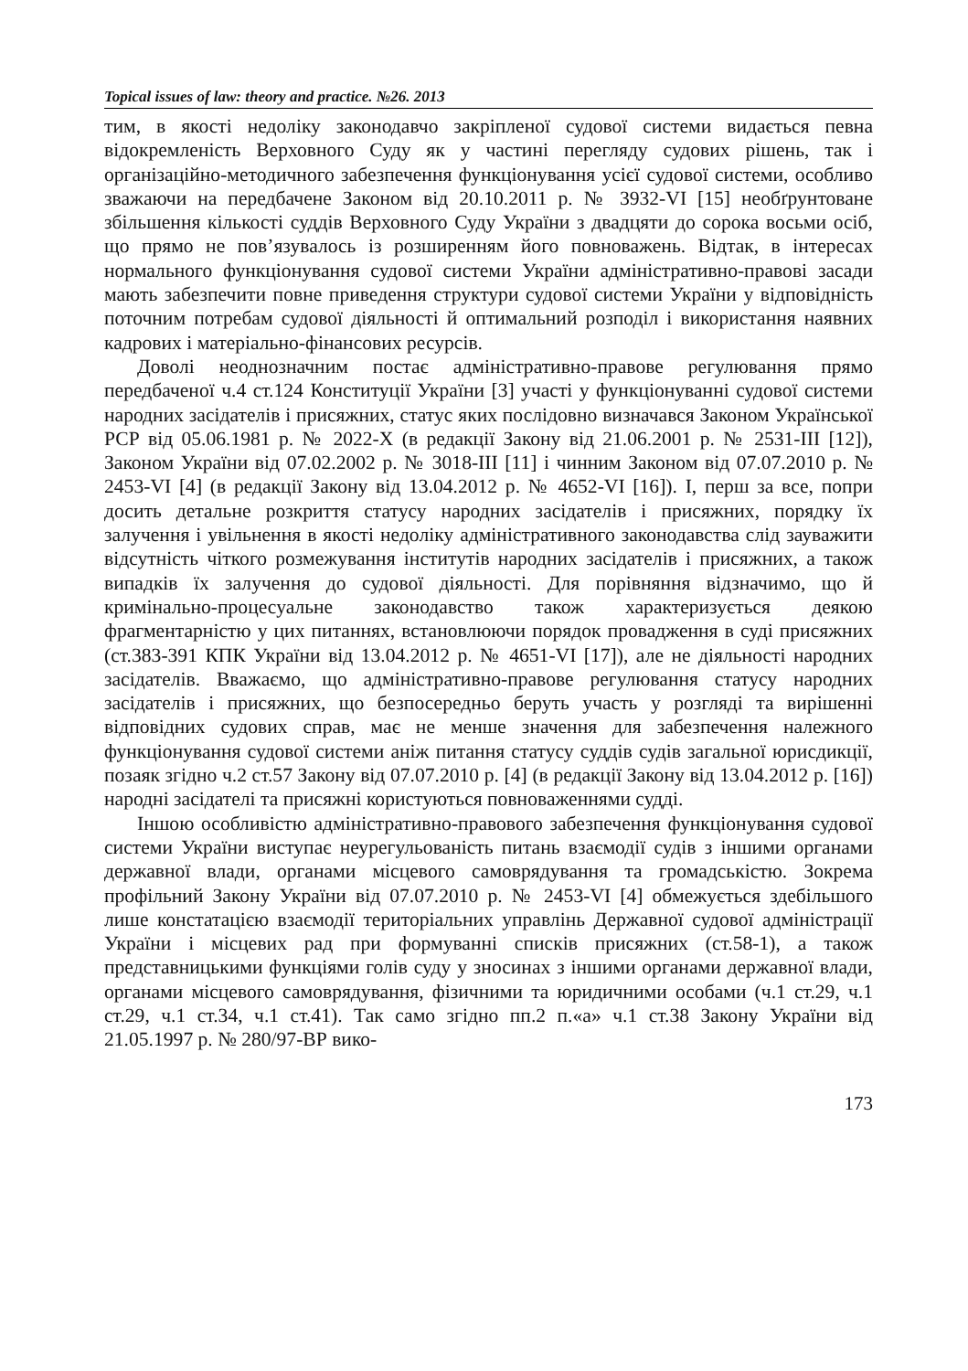Topical issues of law: theory and practice. №26. 2013
тим, в якості недоліку законодавчо закріпленої судової системи видається певна відокремленість Верховного Суду як у частині перегляду судових рішень, так і організаційно-методичного забезпечення функціонування усієї судової системи, особливо зважаючи на передбачене Законом від 20.10.2011 р. № 3932-VI [15] необґрунтоване збільшення кількості суддів Верховного Суду України з двадцяти до сорока восьми осіб, що прямо не пов’язувалось із розширенням його повноважень. Відтак, в інтересах нормального функціонування судової системи України адміністративно-правові засади мають забезпечити повне приведення структури судової системи України у відповідність поточним потребам судової діяльності й оптимальний розподіл і використання наявних кадрових і матеріально-фінансових ресурсів.
Доволі неоднозначним постає адміністративно-правове регулювання прямо передбаченої ч.4 ст.124 Конституції України [3] участі у функціонуванні судової системи народних засідателів і присяжних, статус яких послідовно визначався Законом Української РСР від 05.06.1981 р. № 2022-X (в редакції Закону від 21.06.2001 р. № 2531-III [12]), Законом України від 07.02.2002 р. № 3018-III [11] і чинним Законом від 07.07.2010 р. № 2453-VI [4] (в редакції Закону від 13.04.2012 р. № 4652-VI [16]). І, перш за все, попри досить детальне розкриття статусу народних засідателів і присяжних, порядку їх залучення і увільнення в якості недоліку адміністративного законодавства слід зауважити відсутність чіткого розмежування інститутів народних засідателів і присяжних, а також випадків їх залучення до судової діяльності. Для порівняння відзначимо, що й кримінально-процесуальне законодавство також характеризується деякою фрагментарністю у цих питаннях, встановлюючи порядок провадження в суді присяжних (ст.383-391 КПК України від 13.04.2012 р. № 4651-VI [17]), але не діяльності народних засідателів. Вважаємо, що адміністративно-правове регулювання статусу народних засідателів і присяжних, що безпосередньо беруть участь у розгляді та вирішенні відповідних судових справ, має не менше значення для забезпечення належного функціонування судової системи аніж питання статусу суддів судів загальної юрисдикції, позаяк згідно ч.2 ст.57 Закону від 07.07.2010 р. [4] (в редакції Закону від 13.04.2012 р. [16]) народні засідателі та присяжні користуються повноваженнями судді.
Іншою особливістю адміністративно-правового забезпечення функціонування судової системи України виступає неурегульованість питань взаємодії судів з іншими органами державної влади, органами місцевого самоврядування та громадськістю. Зокрема профільний Закону України від 07.07.2010 р. № 2453-VI [4] обмежується здебільшого лише констатацією взаємодії територіальних управлінь Державної судової адміністрації України і місцевих рад при формуванні списків присяжних (ст.58-1), а також представницькими функціями голів суду у зносинах з іншими органами державної влади, органами місцевого самоврядування, фізичними та юридичними особами (ч.1 ст.29, ч.1 ст.29, ч.1 ст.34, ч.1 ст.41). Так само згідно пп.2 п.«а» ч.1 ст.38 Закону України від 21.05.1997 р. № 280/97-ВР вико-
173